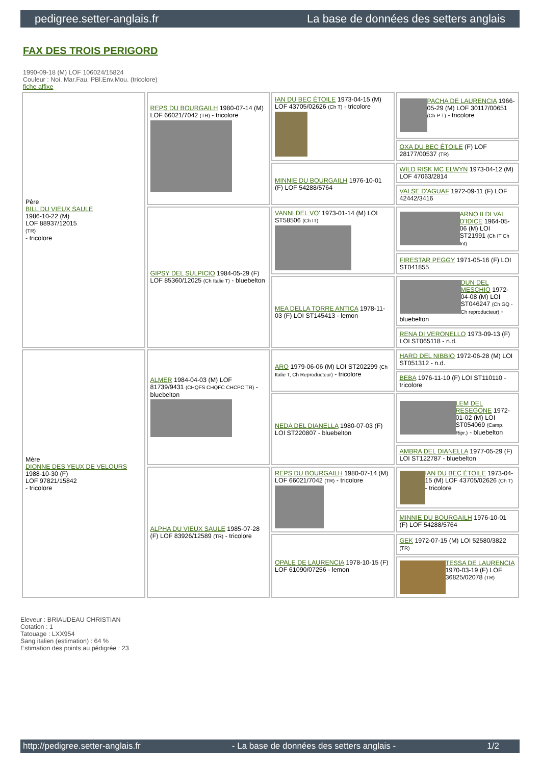pedigree.setter-anglais.fr La base de données des setters anglais
FAX DES TROIS PERIGORD
1990-09-18 (M) LOF 106024/15824
Couleur : Noi. Mar.Fau. PBl.Env.Mou. (tricolore)
fiche affixe
| Père BILL DU VIEUX SAULE 1986-10-22 (M) LOF 88937/12015 (TR) - tricolore | REPS DU BOURGAILH 1980-07-14 (M) LOF 66021/7042 (TR) - tricolore | IAN DU BEC ÉTOILE 1973-04-15 (M) LOF 43705/02626 (Ch T) - tricolore | PACHA DE LAURENCIA 1966-05-29 (M) LOF 30117/00651 (Ch P T) - tricolore |
| | | | OXA DU BEC ÉTOILE (F) LOF 28177/00537 (TR) |
| | | MINNIE DU BOURGAILH 1976-10-01 (F) LOF 54288/5764 | WILD RISK MC ELWYN 1973-04-12 (M) LOF 47063/2814 |
| | | | VALSE D'AGUAF 1972-09-11 (F) LOF 42442/3416 |
| | GIPSY DEL SULPICIO 1984-05-29 (F) LOF 85360/12025 (Ch Italie T) - bluebelton | VANNI DEL VO' 1973-01-14 (M) LOI ST58506 (Ch IT) | ARNO II DI VAL D'IDICE 1964-05-06 (M) LOI ST21991 (Ch IT Ch Int) |
| | | | FIRESTAR PEGGY 1971-05-16 (F) LOI ST041855 |
| | | MEA DELLA TORRE ANTICA 1978-11-03 (F) LOI ST145413 - lemon | DUN DEL MESCHIO 1972-04-08 (M) LOI ST046247 (Ch GQ - Ch reproducteur) - bluebelton |
| | | | RENA DI VERONELLO 1973-09-13 (F) LOI ST065118 - n.d. |
| Mère DIONNE DES YEUX DE VELOURS 1988-10-30 (F) LOF 97821/15842 - tricolore | ALMER 1984-04-03 (M) LOF 81739/9431 (CHQFS CHQFC CHCPC TR) - bluebelton | ARO 1979-06-06 (M) LOI ST202299 (Ch Italie T, Ch Reproducteur) - tricolore | HARD DEL NIBBIO 1972-06-28 (M) LOI ST051312 - n.d. |
| | | | BEBA 1976-11-10 (F) LOI ST110110 - tricolore |
| | | NEDA DEL DIANELLA 1980-07-03 (F) LOI ST220807 - bluebelton | LEM DEL RESEGONE 1972-01-02 (M) LOI ST054069 (Camp. Ripr.) - bluebelton |
| | | | AMBRA DEL DIANELLA 1977-05-29 (F) LOI ST122787 - bluebelton |
| | ALPHA DU VIEUX SAULE 1985-07-28 (F) LOF 83926/12589 (TR) - tricolore | REPS DU BOURGAILH 1980-07-14 (M) LOF 66021/7042 (TR) - tricolore | IAN DU BEC ÉTOILE 1973-04-15 (M) LOF 43705/02626 (Ch T) - tricolore |
| | | | MINNIE DU BOURGAILH 1976-10-01 (F) LOF 54288/5764 |
| | | OPALE DE LAURENCIA 1978-10-15 (F) LOF 61090/07256 - lemon | GEK 1972-07-15 (M) LOI 52580/3822 (TR) |
| | | | TESSA DE LAURENCIA 1970-03-19 (F) LOF 36825/02078 (TR) |
Eleveur : BRIAUDEAU CHRISTIAN
Cotation : 1
Tatouage : LXX954
Sang italien (estimation) : 64 %
Estimation des points au pédigrée : 23
http://pedigree.setter-anglais.fr - La base de données des setters anglais - 1/2